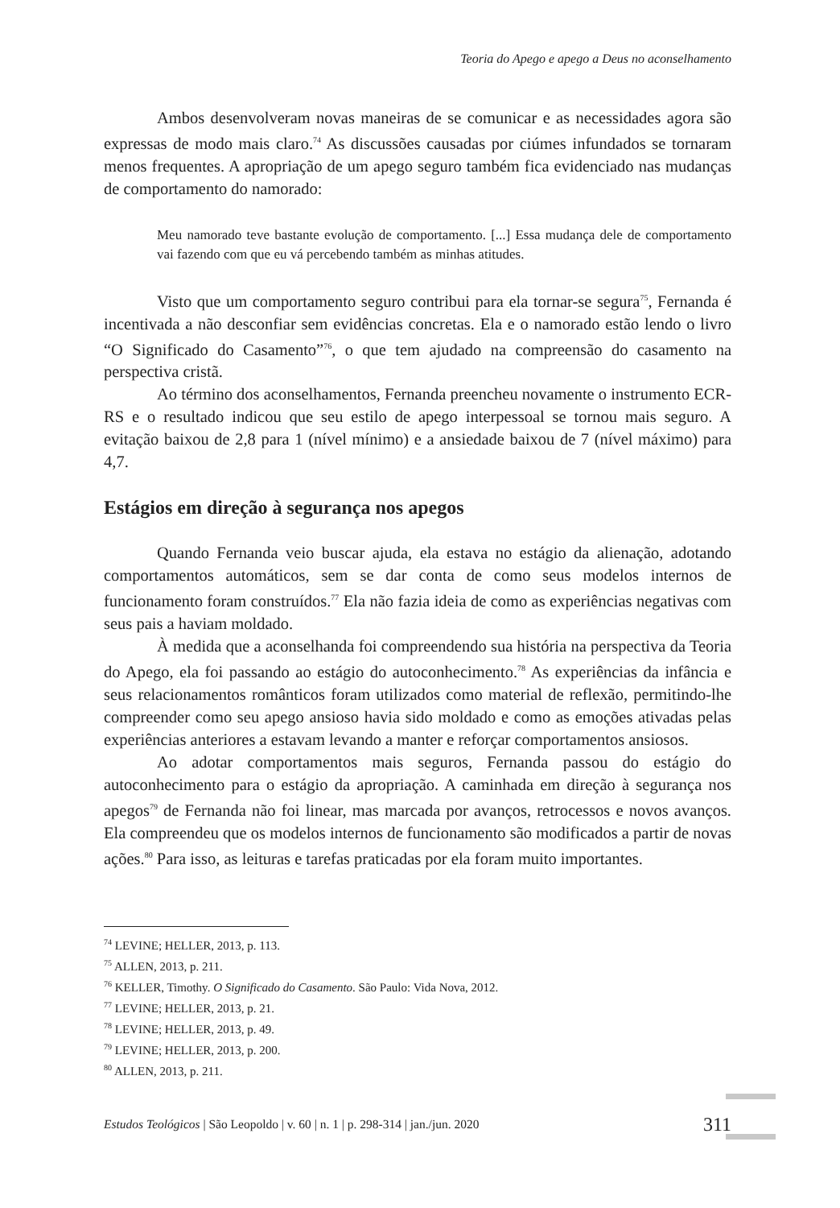Teoria do Apego e apego a Deus no aconselhamento
Ambos desenvolveram novas maneiras de se comunicar e as necessidades agora são expressas de modo mais claro.<sup>74</sup> As discussões causadas por ciúmes infundados se tornaram menos frequentes. A apropriação de um apego seguro também fica evidenciado nas mudanças de comportamento do namorado:
Meu namorado teve bastante evolução de comportamento. [...] Essa mudança dele de comportamento vai fazendo com que eu vá percebendo também as minhas atitudes.
Visto que um comportamento seguro contribui para ela tornar-se segura<sup>75</sup>, Fernanda é incentivada a não desconfiar sem evidências concretas. Ela e o namorado estão lendo o livro “O Significado do Casamento”<sup>76</sup>, o que tem ajudado na compreensão do casamento na perspectiva cristã.
Ao término dos aconselhamentos, Fernanda preencheu novamente o instrumento ECR-RS e o resultado indicou que seu estilo de apego interpessoal se tornou mais seguro. A evitação baixou de 2,8 para 1 (nível mínimo) e a ansiedade baixou de 7 (nível máximo) para 4,7.
Estágios em direção à segurança nos apegos
Quando Fernanda veio buscar ajuda, ela estava no estágio da alienação, adotando comportamentos automáticos, sem se dar conta de como seus modelos internos de funcionamento foram construídos.<sup>77</sup> Ela não fazia ideia de como as experiências negativas com seus pais a haviam moldado.
À medida que a aconselhanda foi compreendendo sua história na perspectiva da Teoria do Apego, ela foi passando ao estágio do autoconhecimento.<sup>78</sup> As experiências da infância e seus relacionamentos românticos foram utilizados como material de reflexão, permitindo-lhe compreender como seu apego ansioso havia sido moldado e como as emoções ativadas pelas experiências anteriores a estavam levando a manter e reforçar comportamentos ansiosos.
Ao adotar comportamentos mais seguros, Fernanda passou do estágio do autoconhecimento para o estágio da apropriação. A caminhada em direção à segurança nos apegos<sup>79</sup> de Fernanda não foi linear, mas marcada por avanços, retrocessos e novos avanços. Ela compreendeu que os modelos internos de funcionamento são modificados a partir de novas ações.<sup>80</sup> Para isso, as leituras e tarefas praticadas por ela foram muito importantes.
<sup>74</sup> LEVINE; HELLER, 2013, p. 113.
<sup>75</sup> ALLEN, 2013, p. 211.
<sup>76</sup> KELLER, Timothy. O Significado do Casamento. São Paulo: Vida Nova, 2012.
<sup>77</sup> LEVINE; HELLER, 2013, p. 21.
<sup>78</sup> LEVINE; HELLER, 2013, p. 49.
<sup>79</sup> LEVINE; HELLER, 2013, p. 200.
<sup>80</sup> ALLEN, 2013, p. 211.
Estudos Teológicos | São Leopoldo | v. 60 | n. 1 | p. 298-314 | jan./jun. 2020 311